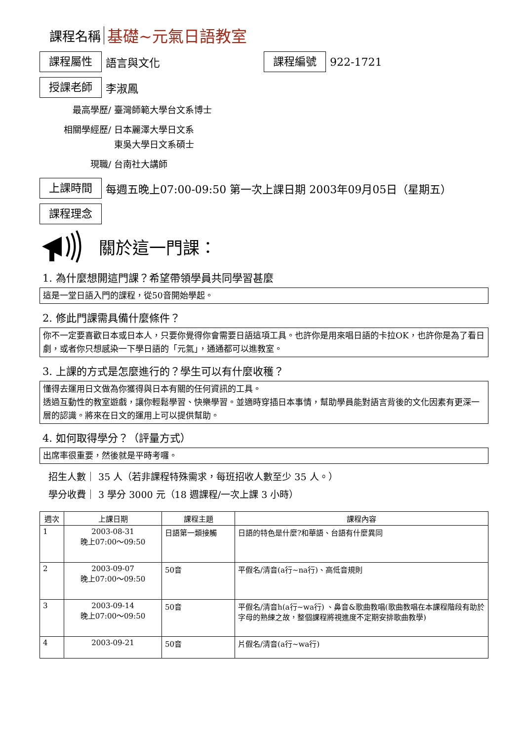課程名稱
基礎~元氣日語教室
課程屬性
語言與文化
課程編號
922-1721
授課老師
李淑鳳
最高學歷/ 臺灣師範大學台文系博士
相關學經歷/ 日本麗澤大學日文系
東吳大學日文系碩士
現職/ 台南社大講師
上課時間
每週五晚上07:00-09:50 第一次上課日期 2003年09月05日（星期五）
課程理念
關於這一門課：
1. 為什麼想開這門課？希望帶領學員共同學習甚麼
這是一堂日語入門的課程，從50音開始學起。
2. 修此門課需具備什麼條件？
你不一定要喜歡日本或日本人，只要你覺得你會需要日語這項工具。也許你是用來唱日語的卡拉OK，也許你是為了看日劇，或者你只想感染一下學日語的「元氣」，通通都可以進教室。
3. 上課的方式是怎麼進行的？學生可以有什麼收穫？
懂得去運用日文做為你獲得與日本有關的任何資訊的工具。
透過互動性的教室遊戲，讓你輕鬆學習、快樂學習。並適時穿插日本事情，幫助學員能對語言背後的文化因素有更深一層的認識。將來在日文的運用上可以提供幫助。
4. 如何取得學分？（評量方式）
出席率很重要，然後就是平時考囉。
招生人數｜ 35 人（若非課程特殊需求，每班招收人數至少 35 人。）
學分收費｜ 3 學分 3000 元（18 週課程/一次上課 3 小時）
| 週次 | 上課日期 | 課程主題 | 課程內容 |
| --- | --- | --- | --- |
| 1 | 2003-08-31 晚上07:00～09:50 | 日語第一類接觸 | 日語的特色是什麼?和華語、台語有什麼異同 |
| 2 | 2003-09-07 晚上07:00～09:50 | 50音 | 平假名/清音(a行~na行)、高低音規則 |
| 3 | 2003-09-14 晚上07:00～09:50 | 50音 | 平假名/清音h(a行~wa行) 、鼻音&歌曲教唱(歌曲教唱在本課程階段有助於字母的熟練之故，整個課程將視進度不定期安排歌曲教學) |
| 4 | 2003-09-21 | 50音 | 片假名/清音(a行~wa行) |